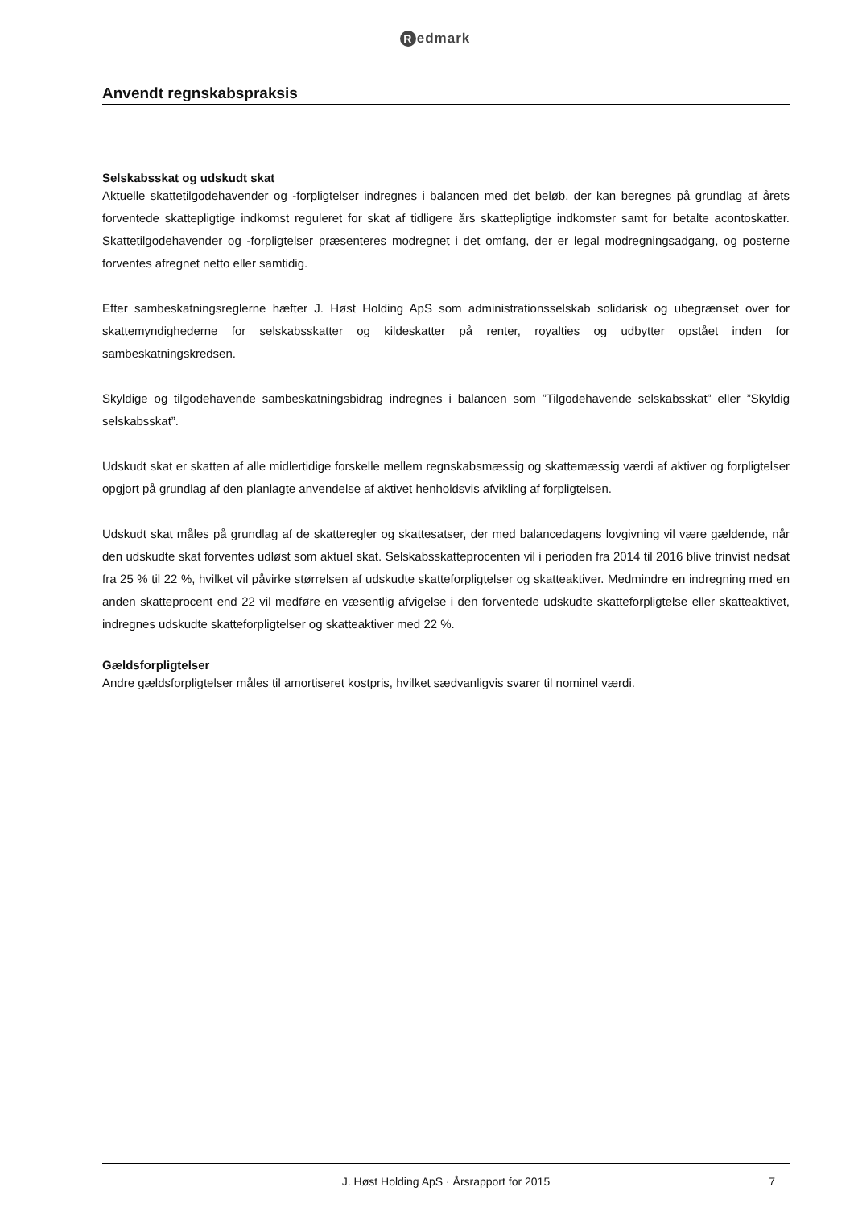Redmark
Anvendt regnskabspraksis
Selskabsskat og udskudt skat
Aktuelle skattetilgodehavender og -forpligtelser indregnes i balancen med det beløb, der kan beregnes på grundlag af årets forventede skattepligtige indkomst reguleret for skat af tidligere års skattepligtige indkomster samt for betalte acontoskatter. Skattetilgodehavender og -forpligtelser præsenteres modregnet i det omfang, der er legal modregningsadgang, og posterne forventes afregnet netto eller samtidig.
Efter sambeskatningsreglerne hæfter J. Høst Holding ApS som administrationsselskab solidarisk og ubegrænset over for skattemyndighederne for selskabsskatter og kildeskatter på renter, royalties og udbytter opstået inden for sambeskatningskredsen.
Skyldige og tilgodehavende sambeskatningsbidrag indregnes i balancen som ”Tilgodehavende selskabsskat” eller ”Skyldig selskabsskat”.
Udskudt skat er skatten af alle midlertidige forskelle mellem regnskabsmæssig og skattemæssig værdi af aktiver og forpligtelser opgjort på grundlag af den planlagte anvendelse af aktivet henholdsvis afvikling af forpligtelsen.
Udskudt skat måles på grundlag af de skatteregler og skattesatser, der med balancedagens lovgivning vil være gældende, når den udskudte skat forventes udløst som aktuel skat. Selskabsskatteprocenten vil i perioden fra 2014 til 2016 blive trinvist nedsat fra 25 % til 22 %, hvilket vil påvirke størrelsen af udskudte skatteforpligtelser og skatteaktiver. Medmindre en indregning med en anden skatteprocent end 22 vil medføre en væsentlig afvigelse i den forventede udskudte skatteforpligtelse eller skatteaktivet, indregnes udskudte skatteforpligtelser og skatteaktiver med 22 %.
Gældsforpligtelser
Andre gældsforpligtelser måles til amortiseret kostpris, hvilket sædvanligvis svarer til nominel værdi.
J. Høst Holding ApS · Årsrapport for 2015 7